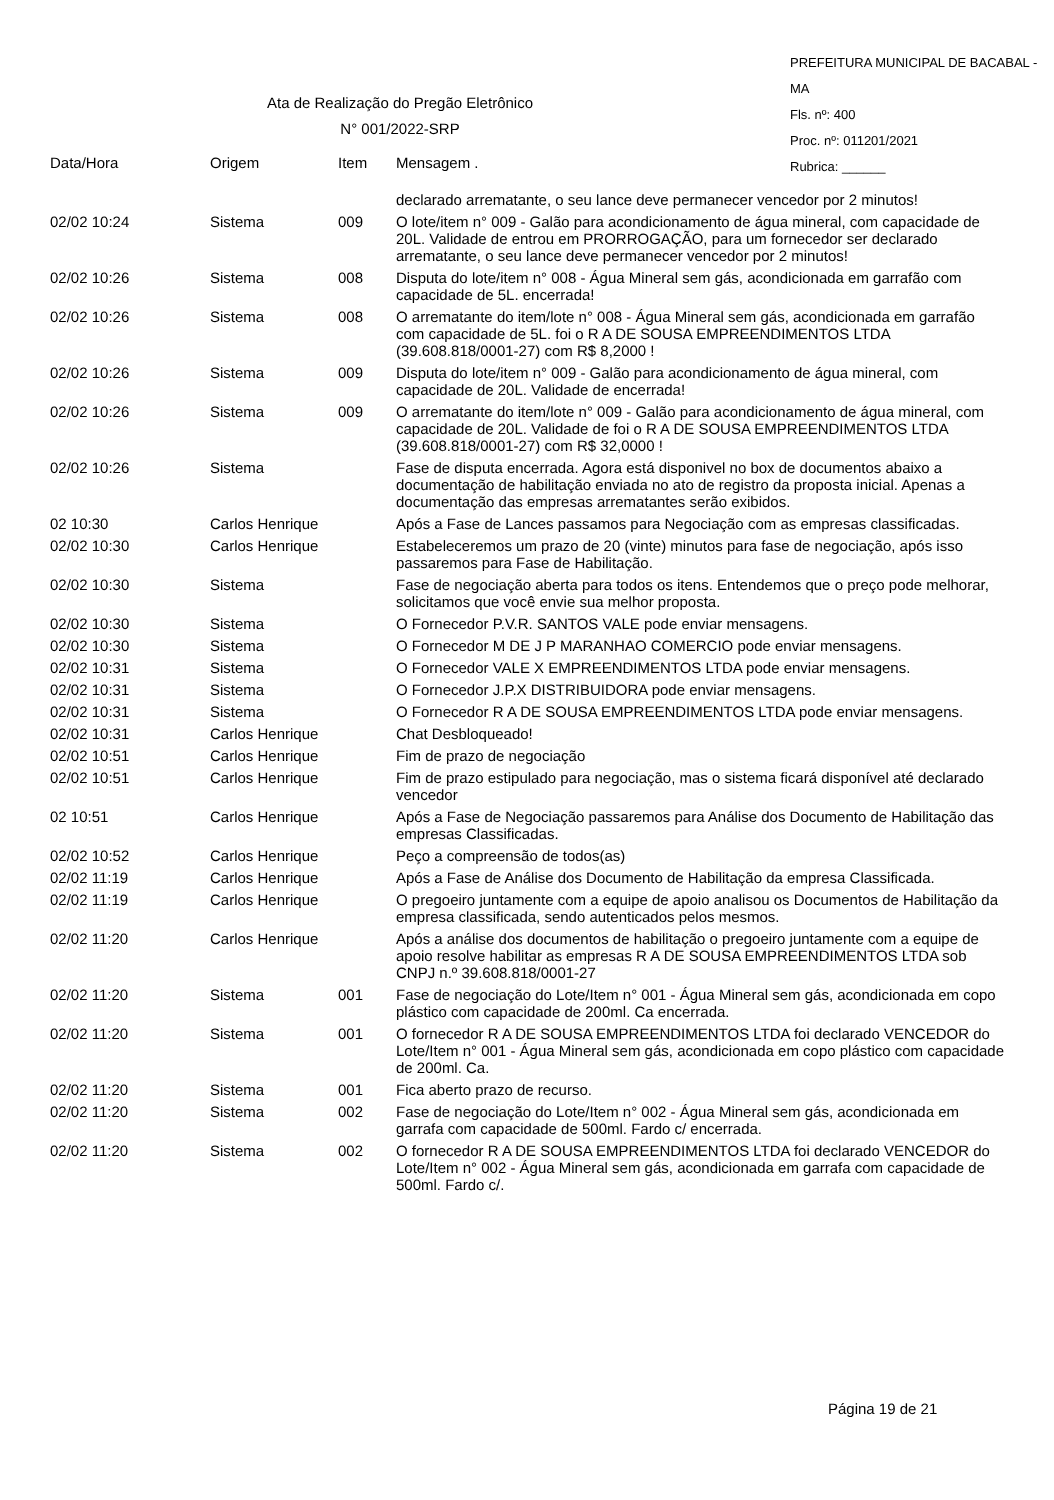PREFEITURA MUNICIPAL DE BACABAL - MA
Fls. nº: 400
Proc. nº: 011201/2021
Rubrica: ______
Ata de Realização do Pregão Eletrônico
N° 001/2022-SRP
| Data/Hora | Origem | Item | Mensagem . |
| --- | --- | --- | --- |
| | | | declarado arrematante, o seu lance deve permanecer vencedor por 2 minutos! |
| 02/02 10:24 | Sistema | 009 | O lote/item n° 009 - Galão para acondicionamento de água mineral, com capacidade de 20L. Validade de entrou em PRORROGAÇÃO, para um fornecedor ser declarado arrematante, o seu lance deve permanecer vencedor por 2 minutos! |
| 02/02 10:26 | Sistema | 008 | Disputa do lote/item n° 008 - Água Mineral sem gás, acondicionada em garrafão com capacidade de 5L. encerrada! |
| 02/02 10:26 | Sistema | 008 | O arrematante do item/lote n° 008 - Água Mineral sem gás, acondicionada em garrafão com capacidade de 5L. foi o R A DE SOUSA EMPREENDIMENTOS LTDA (39.608.818/0001-27) com R$ 8,2000 ! |
| 02/02 10:26 | Sistema | 009 | Disputa do lote/item n° 009 - Galão para acondicionamento de água mineral, com capacidade de 20L. Validade de encerrada! |
| 02/02 10:26 | Sistema | 009 | O arrematante do item/lote n° 009 - Galão para acondicionamento de água mineral, com capacidade de 20L. Validade de foi o R A DE SOUSA EMPREENDIMENTOS LTDA (39.608.818/0001-27) com R$ 32,0000 ! |
| 02/02 10:26 | Sistema | | Fase de disputa encerrada. Agora está disponivel no box de documentos abaixo a documentação de habilitação enviada no ato de registro da proposta inicial. Apenas a documentação das empresas arrematantes serão exibidos. |
| 02 10:30 | Carlos Henrique | | Após a Fase de Lances passamos para Negociação com as empresas classificadas. |
| 02/02 10:30 | Carlos Henrique | | Estabeleceremos um prazo de 20 (vinte) minutos para fase de negociação, após isso passaremos para Fase de Habilitação. |
| 02/02 10:30 | Sistema | | Fase de negociação aberta para todos os itens. Entendemos que o preço pode melhorar, solicitamos que você envie sua melhor proposta. |
| 02/02 10:30 | Sistema | | O Fornecedor P.V.R. SANTOS VALE pode enviar mensagens. |
| 02/02 10:30 | Sistema | | O Fornecedor M DE J P MARANHAO COMERCIO pode enviar mensagens. |
| 02/02 10:31 | Sistema | | O Fornecedor VALE X EMPREENDIMENTOS LTDA pode enviar mensagens. |
| 02/02 10:31 | Sistema | | O Fornecedor J.P.X DISTRIBUIDORA pode enviar mensagens. |
| 02/02 10:31 | Sistema | | O Fornecedor R A DE SOUSA EMPREENDIMENTOS LTDA pode enviar mensagens. |
| 02/02 10:31 | Carlos Henrique | | Chat Desbloqueado! |
| 02/02 10:51 | Carlos Henrique | | Fim de prazo de negociação |
| 02/02 10:51 | Carlos Henrique | | Fim de prazo estipulado para negociação, mas o sistema ficará disponível até declarado vencedor |
| 02 10:51 | Carlos Henrique | | Após a Fase de Negociação passaremos para Análise dos Documento de Habilitação das empresas Classificadas. |
| 02/02 10:52 | Carlos Henrique | | Peço a compreensão de todos(as) |
| 02/02 11:19 | Carlos Henrique | | Após a Fase de Análise dos Documento de Habilitação da empresa Classificada. |
| 02/02 11:19 | Carlos Henrique | | O pregoeiro juntamente com a equipe de apoio analisou os Documentos de Habilitação da empresa classificada, sendo autenticados pelos mesmos. |
| 02/02 11:20 | Carlos Henrique | | Após a análise dos documentos de habilitação o pregoeiro juntamente com a equipe de apoio resolve habilitar as empresas R A DE SOUSA EMPREENDIMENTOS LTDA sob CNPJ n.º 39.608.818/0001-27 |
| 02/02 11:20 | Sistema | 001 | Fase de negociação do Lote/Item n° 001 - Água Mineral sem gás, acondicionada em copo plástico com capacidade de 200ml. Ca encerrada. |
| 02/02 11:20 | Sistema | 001 | O fornecedor R A DE SOUSA EMPREENDIMENTOS LTDA foi declarado VENCEDOR do Lote/Item n° 001 - Água Mineral sem gás, acondicionada em copo plástico com capacidade de 200ml. Ca. |
| 02/02 11:20 | Sistema | 001 | Fica aberto prazo de recurso. |
| 02/02 11:20 | Sistema | 002 | Fase de negociação do Lote/Item n° 002 - Água Mineral sem gás, acondicionada em garrafa com capacidade de 500ml. Fardo c/ encerrada. |
| 02/02 11:20 | Sistema | 002 | O fornecedor R A DE SOUSA EMPREENDIMENTOS LTDA foi declarado VENCEDOR do Lote/Item n° 002 - Água Mineral sem gás, acondicionada em garrafa com capacidade de 500ml. Fardo c/. |
Página 19 de 21